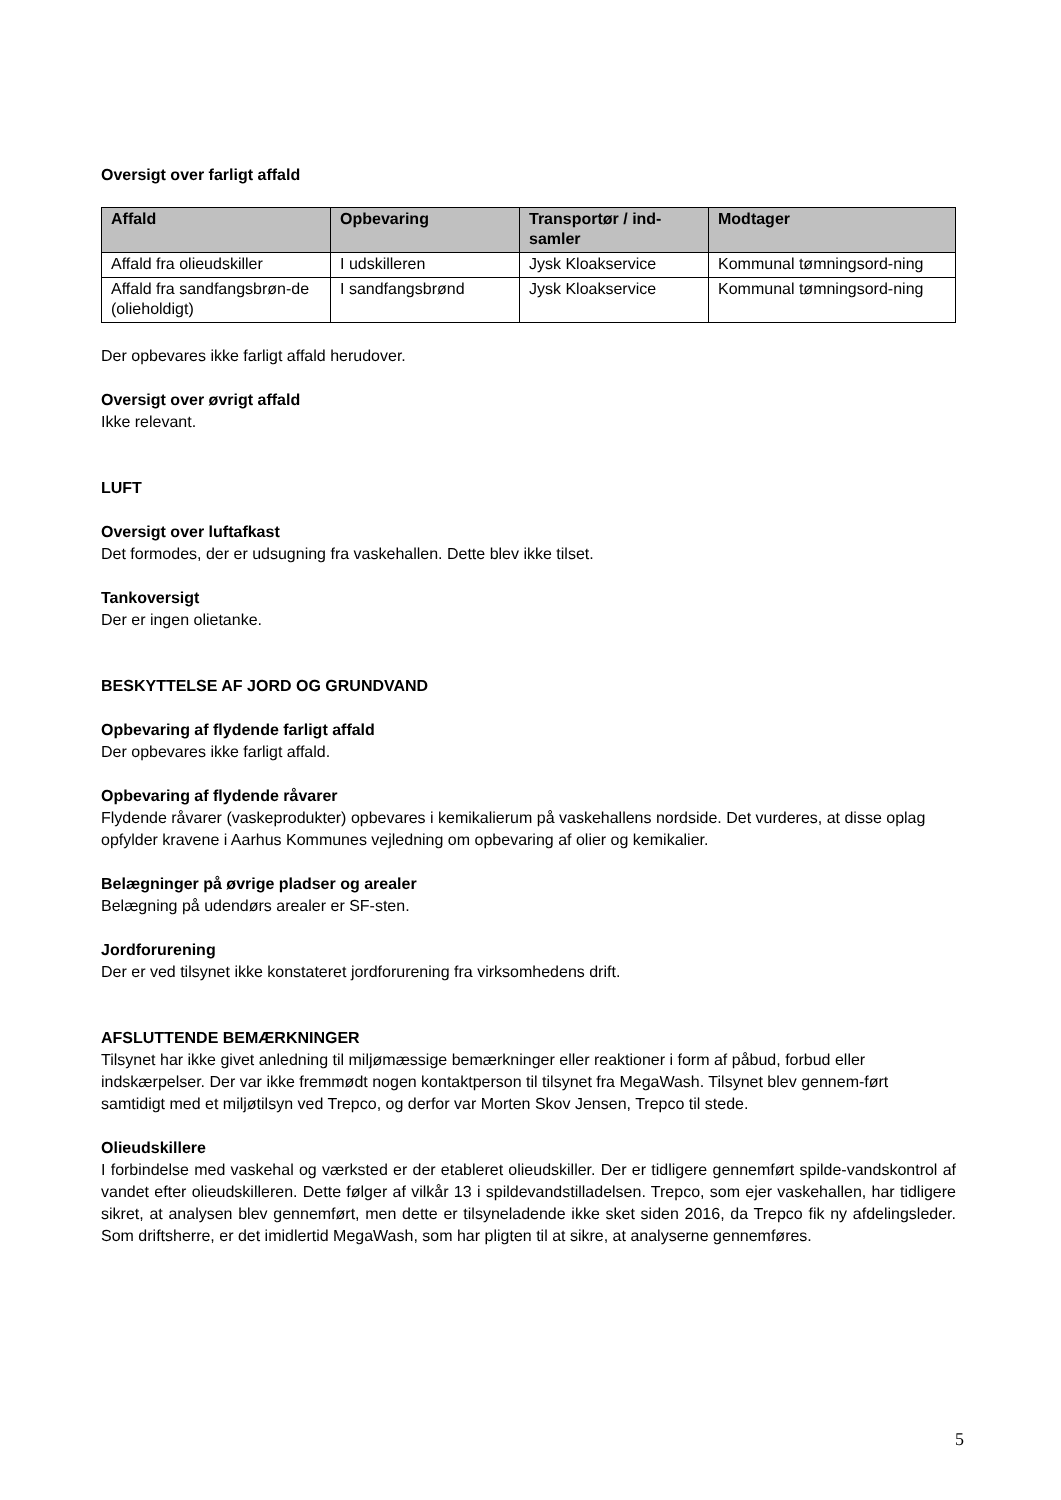Oversigt over farligt affald
| Affald | Opbevaring | Transportør / ind-samler | Modtager |
| --- | --- | --- | --- |
| Affald fra olieudskiller | I udskilleren | Jysk Kloakservice | Kommunal tømningsord-ning |
| Affald fra sandfangsbrøn-de (olieholdigt) | I sandfangsbrønd | Jysk Kloakservice | Kommunal tømningsord-ning |
Der opbevares ikke farligt affald herudover.
Oversigt over øvrigt affald
Ikke relevant.
LUFT
Oversigt over luftafkast
Det formodes, der er udsugning fra vaskehallen. Dette blev ikke tilset.
Tankoversigt
Der er ingen olietanke.
BESKYTTELSE AF JORD OG GRUNDVAND
Opbevaring af flydende farligt affald
Der opbevares ikke farligt affald.
Opbevaring af flydende råvarer
Flydende råvarer (vaskeprodukter) opbevares i kemikalierum på vaskehallens nordside. Det vurderes, at disse oplag opfylder kravene i Aarhus Kommunes vejledning om opbevaring af olier og kemikalier.
Belægninger på øvrige pladser og arealer
Belægning på udendørs arealer er SF-sten.
Jordforurening
Der er ved tilsynet ikke konstateret jordforurening fra virksomhedens drift.
AFSLUTTENDE BEMÆRKNINGER
Tilsynet har ikke givet anledning til miljømæssige bemærkninger eller reaktioner i form af påbud, forbud eller indskærpelser. Der var ikke fremmødt nogen kontaktperson til tilsynet fra MegaWash. Tilsynet blev gennem-ført samtidigt med et miljøtilsyn ved Trepco, og derfor var Morten Skov Jensen, Trepco til stede.
Olieudskillere
I forbindelse med vaskehal og værksted er der etableret olieudskiller. Der er tidligere gennemført spilde-vandskontrol af vandet efter olieudskilleren. Dette følger af vilkår 13 i spildevandstilladelsen. Trepco, som ejer vaskehallen, har tidligere sikret, at analysen blev gennemført, men dette er tilsyneladende ikke sket siden 2016, da Trepco fik ny afdelingsleder. Som driftsherre, er det imidlertid MegaWash, som har pligten til at sikre, at analyserne gennemføres.
5